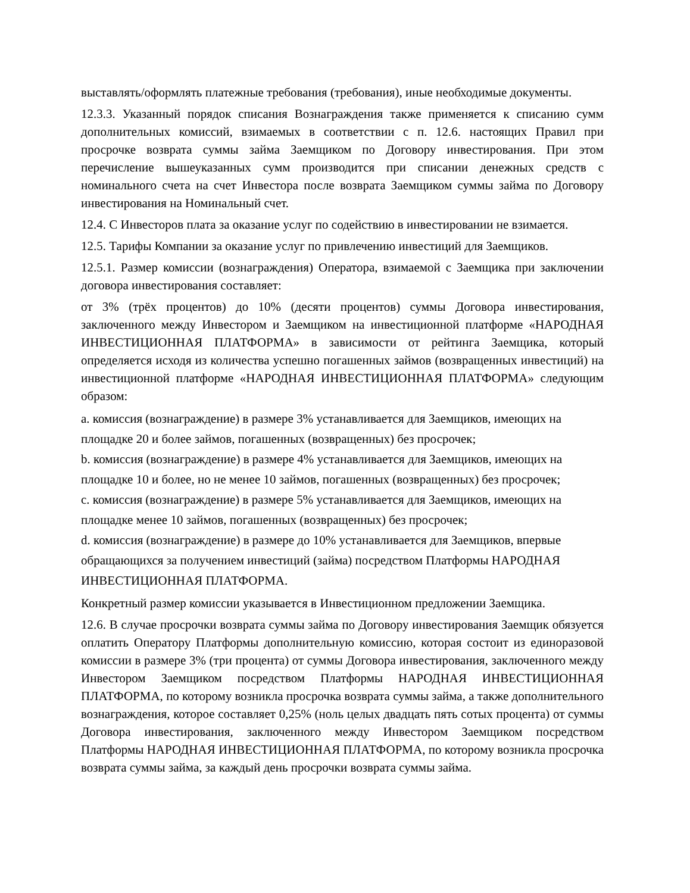выставлять/оформлять платежные требования (требования), иные необходимые документы.
12.3.3. Указанный порядок списания Вознаграждения также применяется к списанию сумм дополнительных комиссий, взимаемых в соответствии с п. 12.6. настоящих Правил при просрочке возврата суммы займа Заемщиком по Договору инвестирования. При этом перечисление вышеуказанных сумм производится при списании денежных средств с номинального счета на счет Инвестора после возврата Заемщиком суммы займа по Договору инвестирования на Номинальный счет.
12.4. С Инвесторов плата за оказание услуг по содействию в инвестировании не взимается.
12.5. Тарифы Компании за оказание услуг по привлечению инвестиций для Заемщиков.
12.5.1. Размер комиссии (вознаграждения) Оператора, взимаемой с Заемщика при заключении договора инвестирования составляет:
от 3% (трёх процентов) до 10% (десяти процентов) суммы Договора инвестирования, заключенного между Инвестором и Заемщиком на инвестиционной платформе «НАРОДНАЯ ИНВЕСТИЦИОННАЯ ПЛАТФОРМА» в зависимости от рейтинга Заемщика, который определяется исходя из количества успешно погашенных займов (возвращенных инвестиций) на инвестиционной платформе «НАРОДНАЯ ИНВЕСТИЦИОННАЯ ПЛАТФОРМА» следующим образом:
a. комиссия (вознаграждение) в размере 3% устанавливается для Заемщиков, имеющих на площадке 20 и более займов, погашенных (возвращенных) без просрочек;
b. комиссия (вознаграждение) в размере 4% устанавливается для Заемщиков, имеющих на площадке 10 и более, но не менее 10 займов, погашенных (возвращенных) без просрочек;
c. комиссия (вознаграждение) в размере 5% устанавливается для Заемщиков, имеющих на площадке менее 10 займов, погашенных (возвращенных) без просрочек;
d. комиссия (вознаграждение) в размере до 10% устанавливается для Заемщиков, впервые обращающихся за получением инвестиций (займа) посредством Платформы НАРОДНАЯ ИНВЕСТИЦИОННАЯ ПЛАТФОРМА.
Конкретный размер комиссии указывается в Инвестиционном предложении Заемщика.
12.6. В случае просрочки возврата суммы займа по Договору инвестирования Заемщик обязуется оплатить Оператору Платформы дополнительную комиссию, которая состоит из единоразовой комиссии в размере 3% (три процента) от суммы Договора инвестирования, заключенного между Инвестором Заемщиком посредством Платформы НАРОДНАЯ ИНВЕСТИЦИОННАЯ ПЛАТФОРМА, по которому возникла просрочка возврата суммы займа, а также дополнительного вознаграждения, которое составляет 0,25% (ноль целых двадцать пять сотых процента) от суммы Договора инвестирования, заключенного между Инвестором Заемщиком посредством Платформы НАРОДНАЯ ИНВЕСТИЦИОННАЯ ПЛАТФОРМА, по которому возникла просрочка возврата суммы займа, за каждый день просрочки возврата суммы займа.